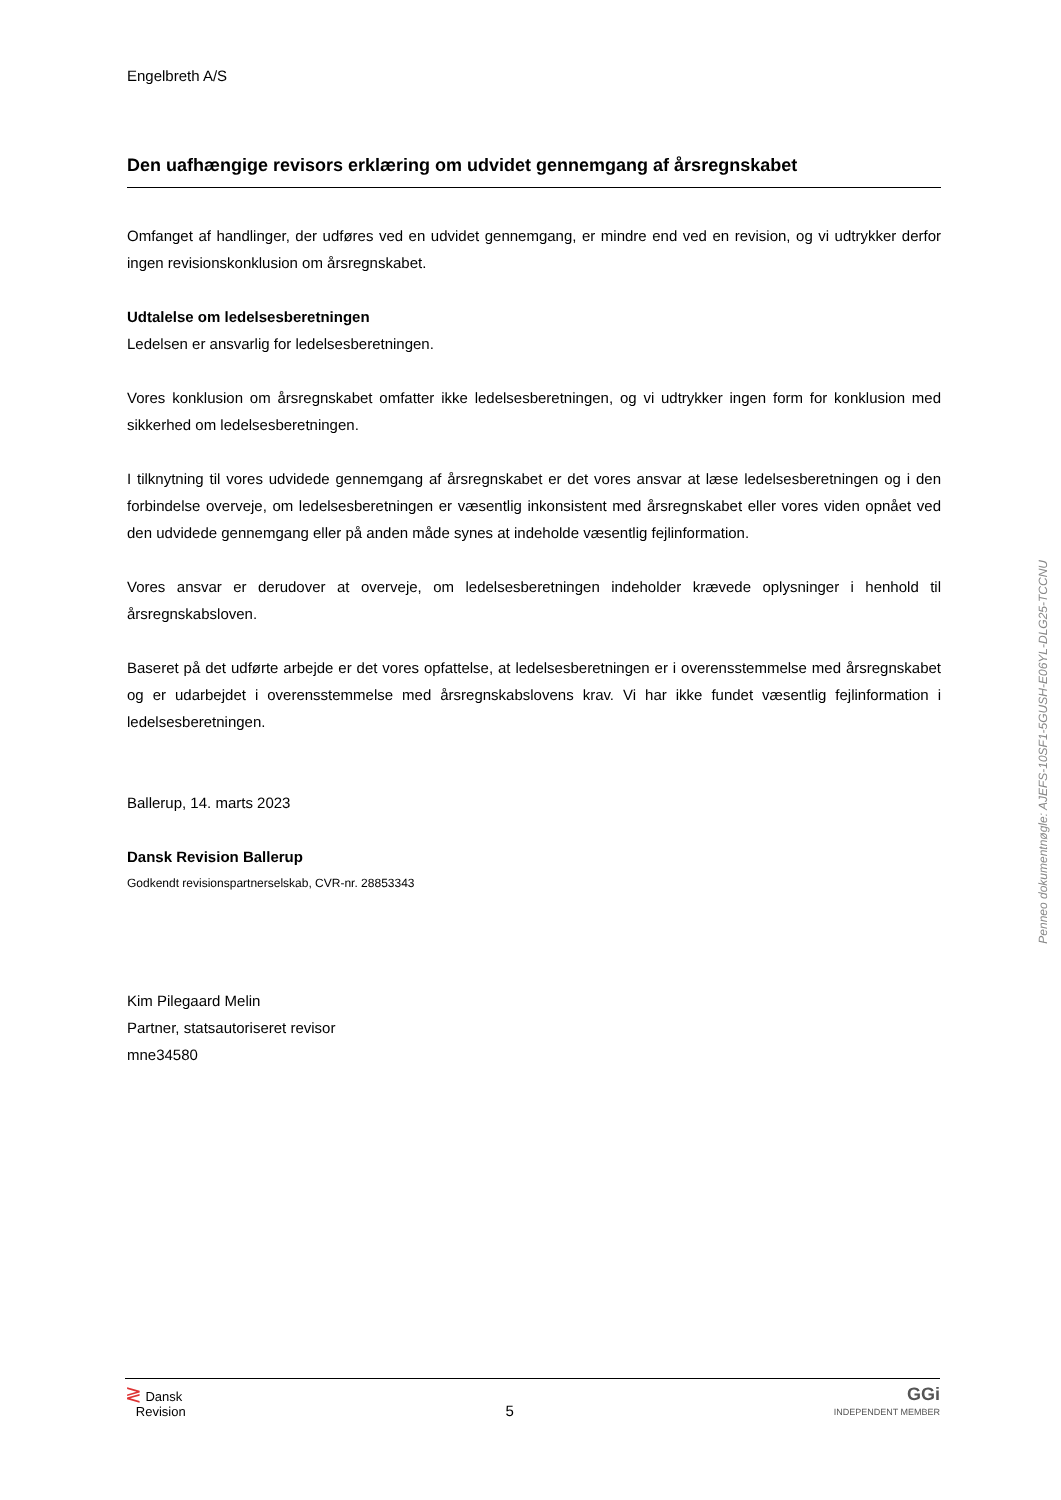Engelbreth A/S
Den uafhængige revisors erklæring om udvidet gennemgang af årsregnskabet
Omfanget af handlinger, der udføres ved en udvidet gennemgang, er mindre end ved en revision, og vi udtrykker derfor ingen revisionskonklusion om årsregnskabet.
Udtalelse om ledelsesberetningen
Ledelsen er ansvarlig for ledelsesberetningen.
Vores konklusion om årsregnskabet omfatter ikke ledelsesberetningen, og vi udtrykker ingen form for konklusion med sikkerhed om ledelsesberetningen.
I tilknytning til vores udvidede gennemgang af årsregnskabet er det vores ansvar at læse ledelsesberetningen og i den forbindelse overveje, om ledelsesberetningen er væsentlig inkonsistent med årsregnskabet eller vores viden opnået ved den udvidede gennemgang eller på anden måde synes at indeholde væsentlig fejlinformation.
Vores ansvar er derudover at overveje, om ledelsesberetningen indeholder krævede oplysninger i henhold til årsregnskabsloven.
Baseret på det udførte arbejde er det vores opfattelse, at ledelsesberetningen er i overensstemmelse med årsregnskabet og er udarbejdet i overensstemmelse med årsregnskabslovens krav. Vi har ikke fundet væsentlig fejlinformation i ledelsesberetningen.
Ballerup, 14. marts 2023
Dansk Revision Ballerup
Godkendt revisionspartnerselskab, CVR-nr. 28853343
Kim Pilegaard Melin
Partner, statsautoriseret revisor
mne34580
Penneo dokumentnøgle: AJEFS-10SF1-5GUSH-E06YL-DLG25-TCCNU
≷ Dansk
Revision
5
GGi
INDEPENDENT MEMBER